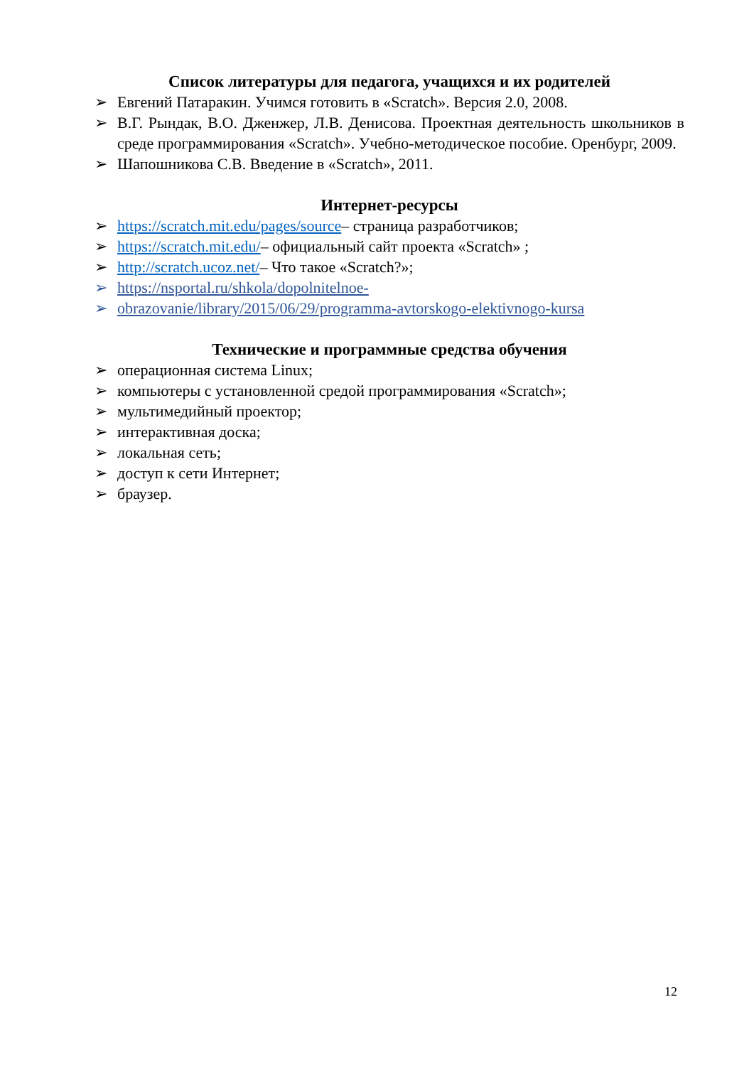Список литературы для педагога, учащихся и их родителей
➢ Евгений Патаракин. Учимся готовить в «Scratch». Версия 2.0, 2008.
➢ В.Г. Рындак, В.О. Дженжер, Л.В. Денисова. Проектная деятельность школьников в среде программирования «Scratch». Учебно-методическое пособие. Оренбург, 2009.
➢ Шапошникова С.В. Введение в «Scratch», 2011.
Интернет-ресурсы
➢ https://scratch.mit.edu/pages/source– страница разработчиков;
➢ https://scratch.mit.edu/– официальный сайт проекта «Scratch» ;
➢ http://scratch.ucoz.net/– Что такое «Scratch?»;
➢ https://nsportal.ru/shkola/dopolnitelnoe-
➢ obrazovanie/library/2015/06/29/programma-avtorskogo-elektivnogo-kursa
Технические и программные средства обучения
➢ операционная система Linux;
➢ компьютеры с установленной средой программирования «Scratch»;
➢ мультимедийный проектор;
➢ интерактивная доска;
➢ локальная сеть;
➢ доступ к сети Интернет;
➢ браузер.
12